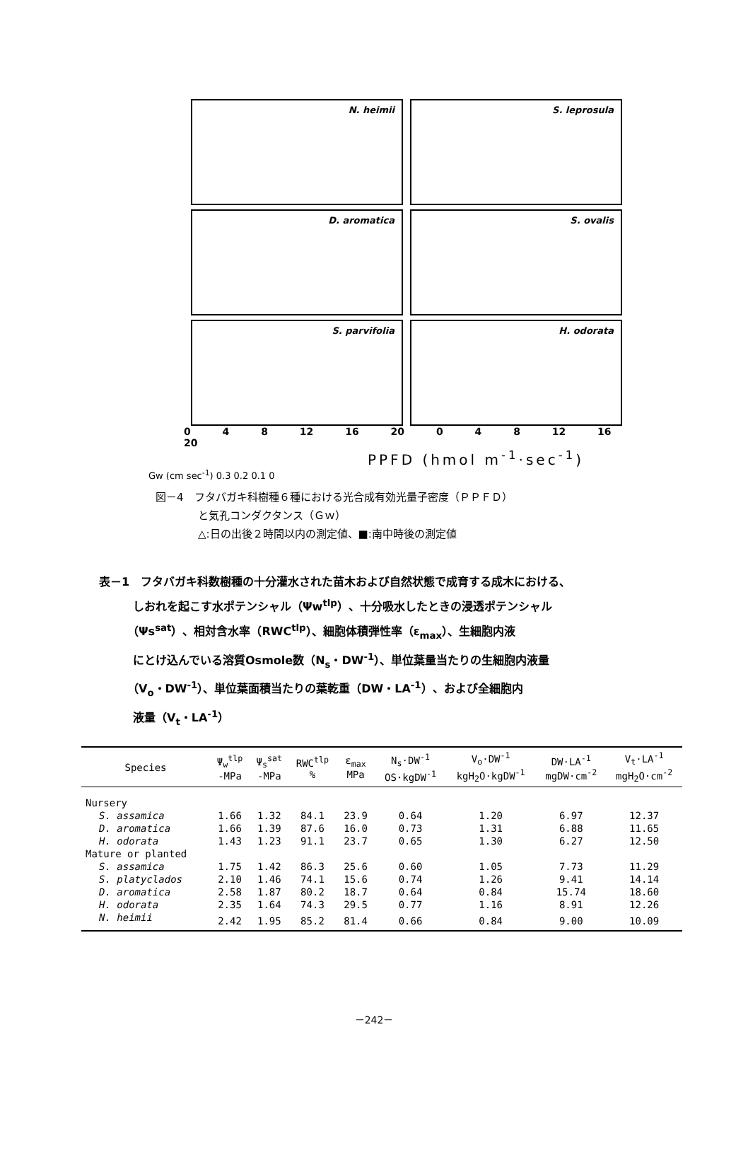N. heimii
S. leprosula
D. aromatica
S. ovalis
S. parvifolia
H. odorata
0 4 8 12 16 20 0 4 8 12 16 20
PPFD (hmol m<sup>-1</sup>·sec<sup>-1</sup>)
Gw (cm sec<sup>-1</sup>) 0.3 0.2 0.1 0
図－4　フタバガキ科樹種６種における光合成有効光量子密度（ＰＰＦＤ）
　　　　と気孔コンダクタンス（Ｇｗ）
　　　　△:日の出後２時間以内の測定値、■:南中時後の測定値
表－1　フタバガキ科数樹種の十分灌水された苗木および自然状態で成育する成木における、
　　　しおれを起こす水ポテンシャル（Ψw<sup>tlp</sup>）、十分吸水したときの浸透ポテンシャル
　　　（Ψs<sup>sat</sup>）、相対含水率（RWC<sup>tlp</sup>）、細胞体積弾性率（ε<sub>max</sub>）、生細胞内液
　　　にとけ込んでいる溶質Osmole数（N<sub>s</sub>・DW<sup>-1</sup>）、単位葉量当たりの生細胞内液量
　　　（V<sub>o</sub>・DW<sup>-1</sup>）、単位葉面積当たりの葉乾重（DW・LA<sup>-1</sup>）、および全細胞内
　　　液量（V<sub>t</sub>・LA<sup>-1</sup>）
| Species | Ψ<sub>w</sub><sup>tlp</sup> -MPa | Ψ<sub>s</sub><sup>sat</sup> -MPa | RWC<sup>tlp</sup> % | ε<sub>max</sub> MPa | N<sub>s</sub>·DW<sup>-1</sup> OS·kgDW<sup>-1</sup> | V<sub>o</sub>·DW<sup>-1</sup> kgH<sub>2</sub>O·kgDW<sup>-1</sup> | DW·LA<sup>-1</sup> mgDW·cm<sup>-2</sup> | V<sub>t</sub>·LA<sup>-1</sup> mgH<sub>2</sub>O·cm<sup>-2</sup> |
| --- | --- | --- | --- | --- | --- | --- | --- | --- |
| Nursery | | | | | | | | |
| S. assamica | 1.66 | 1.32 | 84.1 | 23.9 | 0.64 | 1.20 | 6.97 | 12.37 |
| D. aromatica | 1.66 | 1.39 | 87.6 | 16.0 | 0.73 | 1.31 | 6.88 | 11.65 |
| H. odorata | 1.43 | 1.23 | 91.1 | 23.7 | 0.65 | 1.30 | 6.27 | 12.50 |
| Mature or planted | | | | | | | | |
| S. assamica | 1.75 | 1.42 | 86.3 | 25.6 | 0.60 | 1.05 | 7.73 | 11.29 |
| S. platyclados | 2.10 | 1.46 | 74.1 | 15.6 | 0.74 | 1.26 | 9.41 | 14.14 |
| D. aromatica | 2.58 | 1.87 | 80.2 | 18.7 | 0.64 | 0.84 | 15.74 | 18.60 |
| H. odorata | 2.35 | 1.64 | 74.3 | 29.5 | 0.77 | 1.16 | 8.91 | 12.26 |
| N. heimii | 2.42 | 1.95 | 85.2 | 81.4 | 0.66 | 0.84 | 9.00 | 10.09 |
－242－